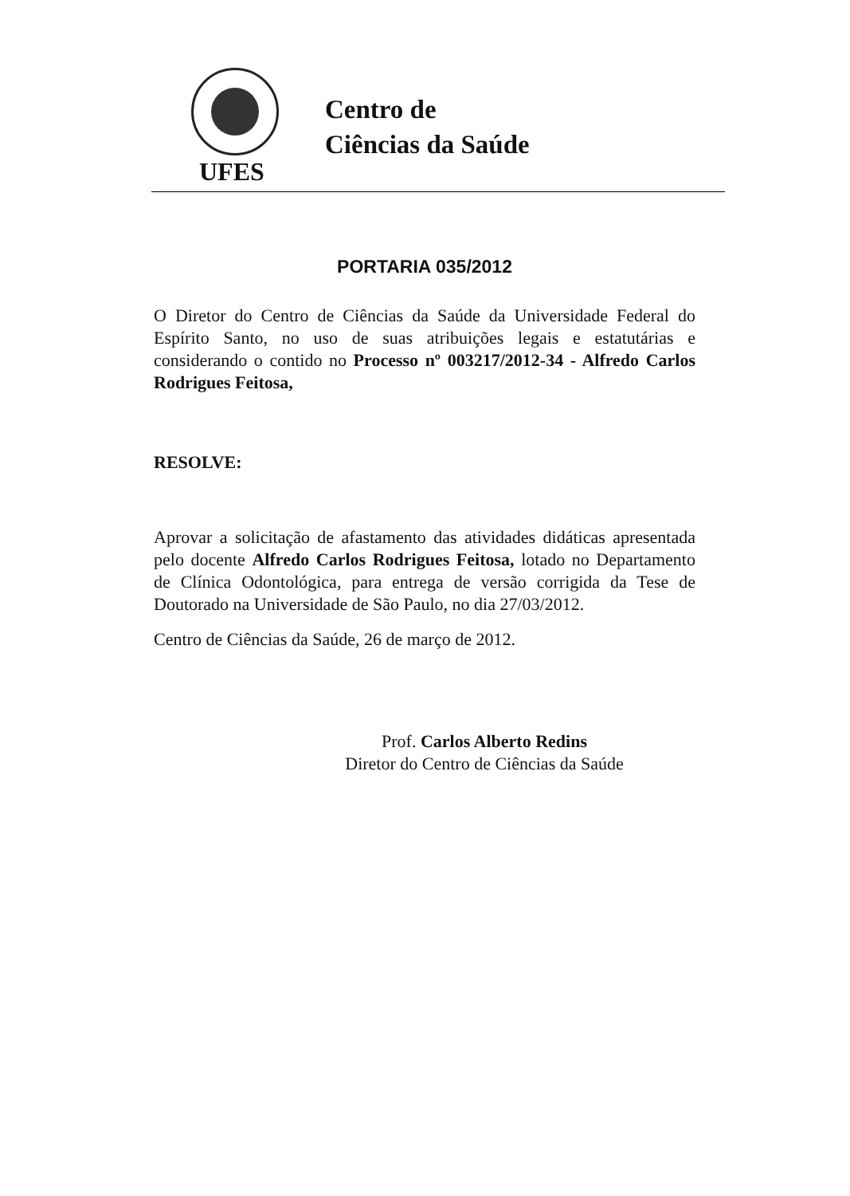UFES
Centro de
Ciências da Saúde
PORTARIA 035/2012
O Diretor do Centro de Ciências da Saúde da Universidade Federal do Espírito Santo, no uso de suas atribuições legais e estatutárias e considerando o contido no Processo nº 003217/2012-34 - Alfredo Carlos Rodrigues Feitosa,
RESOLVE:
Aprovar a solicitação de afastamento das atividades didáticas apresentada pelo docente Alfredo Carlos Rodrigues Feitosa, lotado no Departamento de Clínica Odontológica, para entrega de versão corrigida da Tese de Doutorado na Universidade de São Paulo, no dia 27/03/2012.
Centro de Ciências da Saúde, 26 de março de 2012.
Prof. Carlos Alberto Redins
Diretor do Centro de Ciências da Saúde